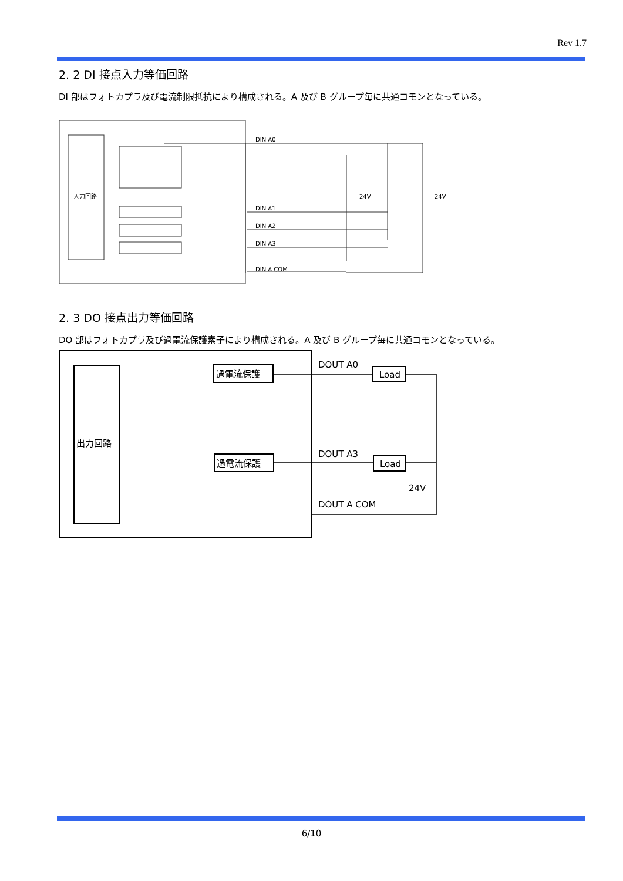Rev 1.7
2. 2 DI 接点入力等価回路
DI 部はフォトカプラ及び電流制限抵抗により構成される。A 及び B グループ毎に共通コモンとなっている。
入力回路
DIN A0
DIN A1
DIN A2
DIN A3
DIN A COM
24V
24V
2. 3 DO 接点出力等価回路
DO 部はフォトカプラ及び過電流保護素子により構成される。A 及び B グループ毎に共通コモンとなっている。
出力回路
過電流保護
過電流保護
Load
Load
DOUT A0
DOUT A3
DOUT A COM
24V
6/10